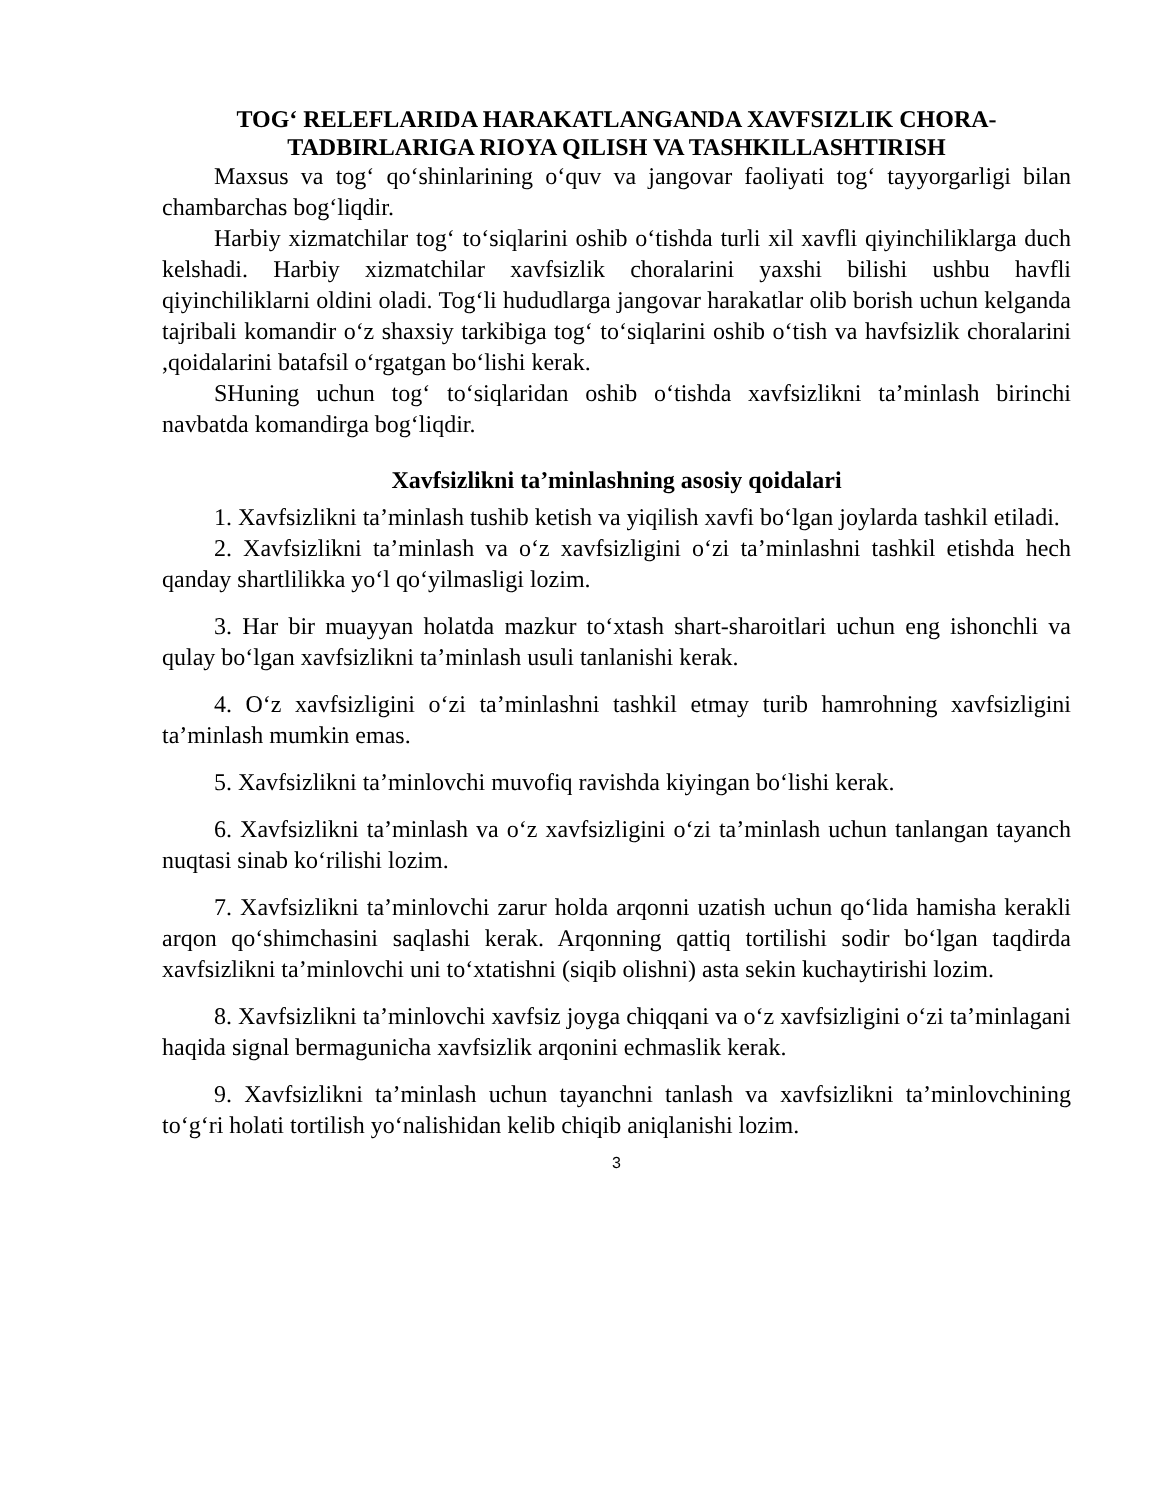TOG‘ RELEFLARIDA HARAKATLANGANDA XAVFSIZLIK CHORA-TADBIRLARIGA RIOYA QILISH VA TASHKILLASHTIRISH
Maxsus va tog‘ qo‘shinlarining o‘quv va jangovar faoliyati tog‘ tayyorgarligi bilan chambarchas bog‘liqdir.
Harbiy xizmatchilar tog‘ to‘siqlarini oshib o‘tishda turli xil xavfli qiyinchiliklarga duch kelshadi. Harbiy xizmatchilar xavfsizlik choralarini yaxshi bilishi ushbu havfli qiyinchiliklarni oldini oladi. Tog‘li hududlarga jangovar harakatlar olib borish uchun kelganda tajribali komandir o‘z shaxsiy tarkibiga tog‘ to‘siqlarini oshib o‘tish va havfsizlik choralarini ,qoidalarini batafsil o‘rgatgan bo‘lishi kerak.
SHuning uchun tog‘ to‘siqlaridan oshib o‘tishda xavfsizlikni ta’minlash birinchi navbatda komandirga bog‘liqdir.
Xavfsizlikni ta’minlashning asosiy qoidalari
1. Xavfsizlikni ta’minlash tushib ketish va yiqilish xavfi bo‘lgan joylarda tashkil etiladi.
2. Xavfsizlikni ta’minlash va o‘z xavfsizligini o‘zi ta’minlashni tashkil etishda hech qanday shartlilikka yo‘l qo‘yilmasligi lozim.
3. Har bir muayyan holatda mazkur to‘xtash shart-sharoitlari uchun eng ishonchli va qulay bo‘lgan xavfsizlikni ta’minlash usuli tanlanishi kerak.
4. O‘z xavfsizligini o‘zi ta’minlashni tashkil etmay turib hamrohning xavfsizligini ta’minlash mumkin emas.
5. Xavfsizlikni ta’minlovchi muvofiq ravishda kiyingan bo‘lishi kerak.
6. Xavfsizlikni ta’minlash va o‘z xavfsizligini o‘zi ta’minlash uchun tanlangan tayanch nuqtasi sinab ko‘rilishi lozim.
7. Xavfsizlikni ta’minlovchi zarur holda arqonni uzatish uchun qo‘lida hamisha kerakli arqon qo‘shimchasini saqlashi kerak. Arqonning qattiq tortilishi sodir bo‘lgan taqdirda xavfsizlikni ta’minlovchi uni to‘xtatishni (siqib olishni) asta sekin kuchaytirishi lozim.
8. Xavfsizlikni ta’minlovchi xavfsiz joyga chiqqani va o‘z xavfsizligini o‘zi ta’minlagani haqida signal bermagunicha xavfsizlik arqonini echmaslik kerak.
9. Xavfsizlikni ta’minlash uchun tayanchni tanlash va xavfsizlikni ta’minlovchining to‘g‘ri holati tortilish yo‘nalishidan kelib chiqib aniqlanishi lozim.
3